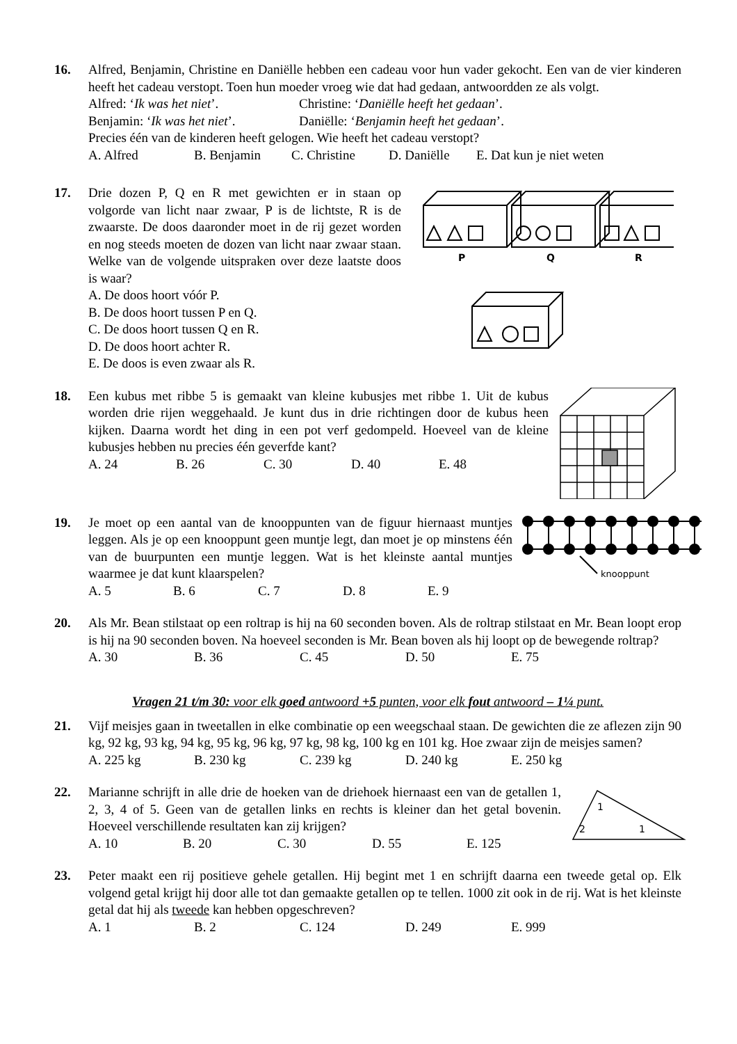16. Alfred, Benjamin, Christine en Daniëlle hebben een cadeau voor hun vader gekocht. Een van de vier kinderen heeft het cadeau verstopt. Toen hun moeder vroeg wie dat had gedaan, antwoordden ze als volgt.
Alfred: ‘Ik was het niet’. Christine: ‘Daniëlle heeft het gedaan’. Benjamin: ‘Ik was het niet’. Daniëlle: ‘Benjamin heeft het gedaan’.
Precies één van de kinderen heeft gelogen. Wie heeft het cadeau verstopt?
A. Alfred B. Benjamin C. Christine D. Daniëlle E. Dat kun je niet weten
17. Drie dozen P, Q en R met gewichten er in staan op volgorde van licht naar zwaar, P is de lichtste, R is de zwaarste. De doos daaronder moet in de rij gezet worden en nog steeds moeten de dozen van licht naar zwaar staan. Welke van de volgende uitspraken over deze laatste doos is waar?
A. De doos hoort vóór P.
B. De doos hoort tussen P en Q.
C. De doos hoort tussen Q en R.
D. De doos hoort achter R.
E. De doos is even zwaar als R.
P
Q
R
18. Een kubus met ribbe 5 is gemaakt van kleine kubusjes met ribbe 1. Uit de kubus worden drie rijen weggehaald. Je kunt dus in drie richtingen door de kubus heen kijken. Daarna wordt het ding in een pot verf gedompeld. Hoeveel van de kleine kubusjes hebben nu precies één geverfde kant?
A. 24 B. 26 C. 30 D. 40 E. 48
19. Je moet op een aantal van de knooppunten van de figuur hiernaast muntjes leggen. Als je op een knooppunt geen muntje legt, dan moet je op minstens één van de buurpunten een muntje leggen. Wat is het kleinste aantal muntjes waarmee je dat kunt klaarspelen?
A. 5 B. 6 C. 7 D. 8 E. 9
knooppunt
20. Als Mr. Bean stilstaat op een roltrap is hij na 60 seconden boven. Als de roltrap stilstaat en Mr. Bean loopt erop is hij na 90 seconden boven. Na hoeveel seconden is Mr. Bean boven als hij loopt op de bewegende roltrap?
A. 30 B. 36 C. 45 D. 50 E. 75
Vragen 21 t/m 30: voor elk goed antwoord +5 punten, voor elk fout antwoord – 1¼ punt.
21. Vijf meisjes gaan in tweetallen in elke combinatie op een weegschaal staan. De gewichten die ze aflezen zijn 90 kg, 92 kg, 93 kg, 94 kg, 95 kg, 96 kg, 97 kg, 98 kg, 100 kg en 101 kg. Hoe zwaar zijn de meisjes samen?
A. 225 kg B. 230 kg C. 239 kg D. 240 kg E. 250 kg
22. Marianne schrijft in alle drie de hoeken van de driehoek hiernaast een van de getallen 1, 2, 3, 4 of 5. Geen van de getallen links en rechts is kleiner dan het getal bovenin. Hoeveel verschillende resultaten kan zij krijgen?
A. 10 B. 20 C. 30 D. 55 E. 125
1
2
1
23. Peter maakt een rij positieve gehele getallen. Hij begint met 1 en schrijft daarna een tweede getal op. Elk volgend getal krijgt hij door alle tot dan gemaakte getallen op te tellen. 1000 zit ook in de rij. Wat is het kleinste getal dat hij als tweede kan hebben opgeschreven?
A. 1 B. 2 C. 124 D. 249 E. 999